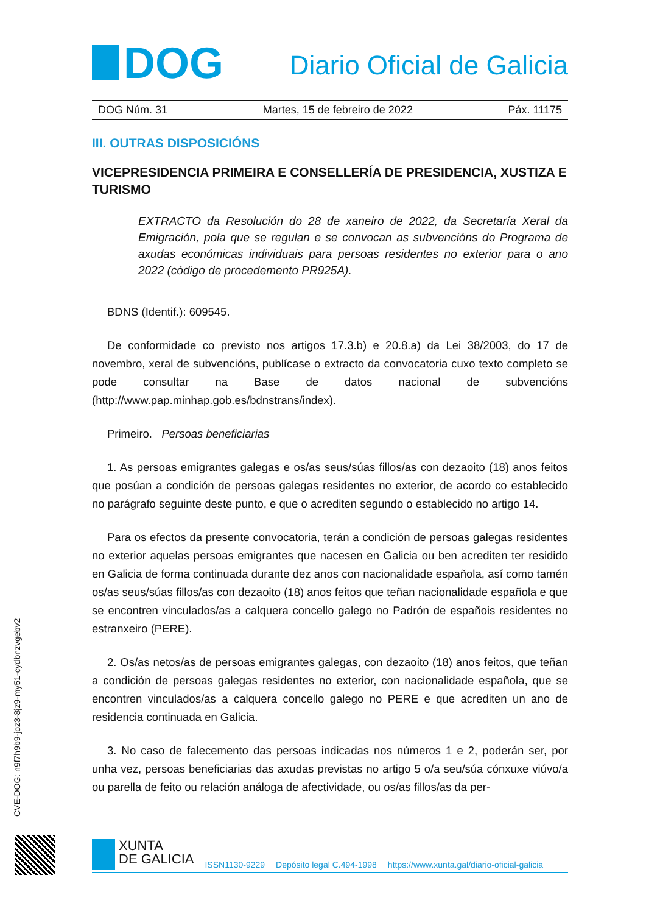DOG
Diario Oficial de Galicia
DOG Núm. 31 Martes, 15 de febreiro de 2022 Páx. 11175
III. OUTRAS DISPOSICIÓNS
VICEPRESIDENCIA PRIMEIRA E CONSELLERÍA DE PRESIDENCIA, XUSTIZA E TURISMO
EXTRACTO da Resolución do 28 de xaneiro de 2022, da Secretaría Xeral da Emigración, pola que se regulan e se convocan as subvencións do Programa de axudas económicas individuais para persoas residentes no exterior para o ano 2022 (código de procedemento PR925A).
BDNS (Identif.): 609545.
De conformidade co previsto nos artigos 17.3.b) e 20.8.a) da Lei 38/2003, do 17 de novembro, xeral de subvencións, publícase o extracto da convocatoria cuxo texto completo se pode consultar na Base de datos nacional de subvencións (http://www.pap.minhap.gob.es/bdnstrans/index).
Primeiro. Persoas beneficiarias
1. As persoas emigrantes galegas e os/as seus/súas fillos/as con dezaoito (18) anos feitos que posúan a condición de persoas galegas residentes no exterior, de acordo co establecido no parágrafo seguinte deste punto, e que o acrediten segundo o establecido no artigo 14.
Para os efectos da presente convocatoria, terán a condición de persoas galegas residentes no exterior aquelas persoas emigrantes que nacesen en Galicia ou ben acrediten ter residido en Galicia de forma continuada durante dez anos con nacionalidade española, así como tamén os/as seus/súas fillos/as con dezaoito (18) anos feitos que teñan nacionalidade española e que se encontren vinculados/as a calquera concello galego no Padrón de españois residentes no estranxeiro (PERE).
2. Os/as netos/as de persoas emigrantes galegas, con dezaoito (18) anos feitos, que teñan a condición de persoas galegas residentes no exterior, con nacionalidade española, que se encontren vinculados/as a calquera concello galego no PERE e que acrediten un ano de residencia continuada en Galicia.
3. No caso de falecemento das persoas indicadas nos números 1 e 2, poderán ser, por unha vez, persoas beneficiarias das axudas previstas no artigo 5 o/a seu/súa cónxuxe viúvo/a ou parella de feito ou relación análoga de afectividade, ou os/as fillos/as da per-
CVE-DOG: n9f7h9b9-joz3-8jz9-my51-cydbnzvgebv2
XUNTA
DE GALICIA
ISSN1130-9229 Depósito legal C.494-1998 https://www.xunta.gal/diario-oficial-galicia